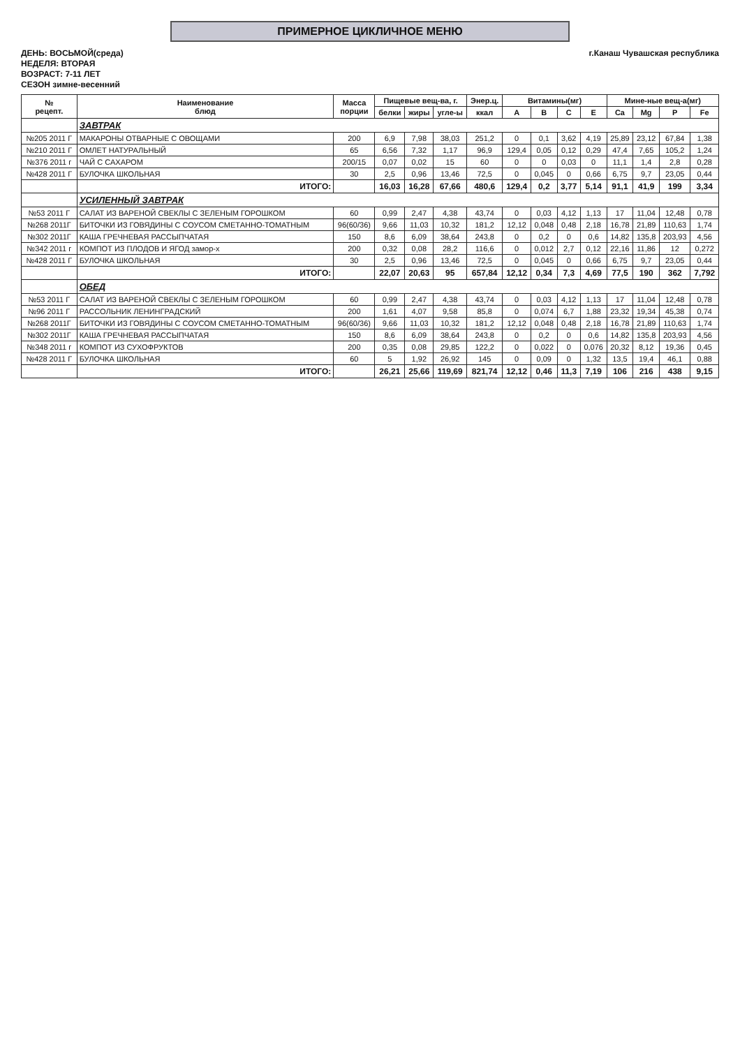ПРИМЕРНОЕ ЦИКЛИЧНОЕ МЕНЮ
ДЕНЬ: ВОСЬМОЙ(среда)
НЕДЕЛЯ: ВТОРАЯ
ВОЗРАСТ: 7-11 ЛЕТ
СЕЗОН зимне-весенний
г.Канаш Чувашская республика
| № рецепт. | Наименование блюд | Масса порции | Пищевые вещ-ва, г. | | | Энер.ц. | Витамины(мг) | | | | Мине-ные вещ-а(мг) | | | |
| --- | --- | --- | --- | --- | --- | --- | --- | --- | --- | --- | --- | --- | --- | --- |
| | | | белки | жиры | угле-ы | ккал | A | B | C | E | Ca | Mg | P | Fe |
| | ЗАВТРАК | | | | | | | | | | | | | |
| №205 2011 Г | МАКАРОНЫ ОТВАРНЫЕ С ОВОЩАМИ | 200 | 6,9 | 7,98 | 38,03 | 251,2 | 0 | 0,1 | 3,62 | 4,19 | 25,89 | 23,12 | 67,84 | 1,38 |
| №210 2011 Г | ОМЛЕТ НАТУРАЛЬНЫЙ | 65 | 6,56 | 7,32 | 1,17 | 96,9 | 129,4 | 0,05 | 0,12 | 0,29 | 47,4 | 7,65 | 105,2 | 1,24 |
| №376 2011 г | ЧАЙ С САХАРОМ | 200/15 | 0,07 | 0,02 | 15 | 60 | 0 | 0 | 0,03 | 0 | 11,1 | 1,4 | 2,8 | 0,28 |
| №428 2011 Г | БУЛОЧКА ШКОЛЬНАЯ | 30 | 2,5 | 0,96 | 13,46 | 72,5 | 0 | 0,045 | 0 | 0,66 | 6,75 | 9,7 | 23,05 | 0,44 |
| | ИТОГО: | | 16,03 | 16,28 | 67,66 | 480,6 | 129,4 | 0,2 | 3,77 | 5,14 | 91,1 | 41,9 | 199 | 3,34 |
| | УСИЛЕННЫЙ ЗАВТРАК | | | | | | | | | | | | | |
| №53 2011 Г | САЛАТ ИЗ ВАРЕНОЙ СВЕКЛЫ С ЗЕЛЕНЫМ ГОРОШКОМ | 60 | 0,99 | 2,47 | 4,38 | 43,74 | 0 | 0,03 | 4,12 | 1,13 | 17 | 11,04 | 12,48 | 0,78 |
| №268 2011Г | БИТОЧКИ ИЗ ГОВЯДИНЫ С СОУСОМ СМЕТАННО-ТОМАТНЫМ | 96(60/36) | 9,66 | 11,03 | 10,32 | 181,2 | 12,12 | 0,048 | 0,48 | 2,18 | 16,78 | 21,89 | 110,63 | 1,74 |
| №302 2011Г | КАША ГРЕЧНЕВАЯ РАССЫПЧАТАЯ | 150 | 8,6 | 6,09 | 38,64 | 243,8 | 0 | 0,2 | 0 | 0,6 | 14,82 | 135,8 | 203,93 | 4,56 |
| №342 2011 г | КОМПОТ ИЗ ПЛОДОВ И ЯГОД замор-х | 200 | 0,32 | 0,08 | 28,2 | 116,6 | 0 | 0,012 | 2,7 | 0,12 | 22,16 | 11,86 | 12 | 0,272 |
| №428 2011 Г | БУЛОЧКА ШКОЛЬНАЯ | 30 | 2,5 | 0,96 | 13,46 | 72,5 | 0 | 0,045 | 0 | 0,66 | 6,75 | 9,7 | 23,05 | 0,44 |
| | ИТОГО: | | 22,07 | 20,63 | 95 | 657,84 | 12,12 | 0,34 | 7,3 | 4,69 | 77,5 | 190 | 362 | 7,792 |
| | ОБЕД | | | | | | | | | | | | | |
| №53 2011 Г | САЛАТ ИЗ ВАРЕНОЙ СВЕКЛЫ С ЗЕЛЕНЫМ ГОРОШКОМ | 60 | 0,99 | 2,47 | 4,38 | 43,74 | 0 | 0,03 | 4,12 | 1,13 | 17 | 11,04 | 12,48 | 0,78 |
| №96 2011 Г | РАССОЛЬНИК ЛЕНИНГРАДСКИЙ | 200 | 1,61 | 4,07 | 9,58 | 85,8 | 0 | 0,074 | 6,7 | 1,88 | 23,32 | 19,34 | 45,38 | 0,74 |
| №268 2011Г | БИТОЧКИ ИЗ ГОВЯДИНЫ С СОУСОМ СМЕТАННО-ТОМАТНЫМ | 96(60/36) | 9,66 | 11,03 | 10,32 | 181,2 | 12,12 | 0,048 | 0,48 | 2,18 | 16,78 | 21,89 | 110,63 | 1,74 |
| №302 2011Г | КАША ГРЕЧНЕВАЯ РАССЫПЧАТАЯ | 150 | 8,6 | 6,09 | 38,64 | 243,8 | 0 | 0,2 | 0 | 0,6 | 14,82 | 135,8 | 203,93 | 4,56 |
| №348 2011 г | КОМПОТ ИЗ СУХОФРУКТОВ | 200 | 0,35 | 0,08 | 29,85 | 122,2 | 0 | 0,022 | 0 | 0,076 | 20,32 | 8,12 | 19,36 | 0,45 |
| №428 2011 Г | БУЛОЧКА ШКОЛЬНАЯ | 60 | 5 | 1,92 | 26,92 | 145 | 0 | 0,09 | 0 | 1,32 | 13,5 | 19,4 | 46,1 | 0,88 |
| | ИТОГО: | | 26,21 | 25,66 | 119,69 | 821,74 | 12,12 | 0,46 | 11,3 | 7,19 | 106 | 216 | 438 | 9,15 |